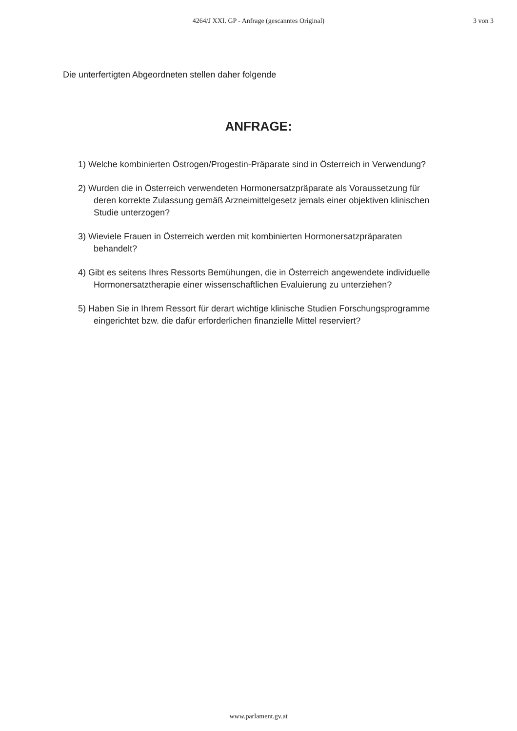4264/J XXI. GP - Anfrage (gescanntes Original)
3 von 3
Die unterfertigten Abgeordneten stellen daher folgende
ANFRAGE:
1) Welche kombinierten Östrogen/Progestin-Präparate sind in Österreich in Verwendung?
2) Wurden die in Österreich verwendeten Hormonersatzpräparate als Voraussetzung für deren korrekte Zulassung gemäß Arzneimittelgesetz jemals einer objektiven klinischen Studie unterzogen?
3) Wieviele Frauen in Österreich werden mit kombinierten Hormonersatzpräparaten behandelt?
4) Gibt es seitens Ihres Ressorts Bemühungen, die in Österreich angewendete individuelle Hormonersatztherapie einer wissenschaftlichen Evaluierung zu unterziehen?
5) Haben Sie in Ihrem Ressort für derart wichtige klinische Studien Forschungsprogramme eingerichtet bzw. die dafür erforderlichen finanzielle Mittel reserviert?
www.parlament.gv.at